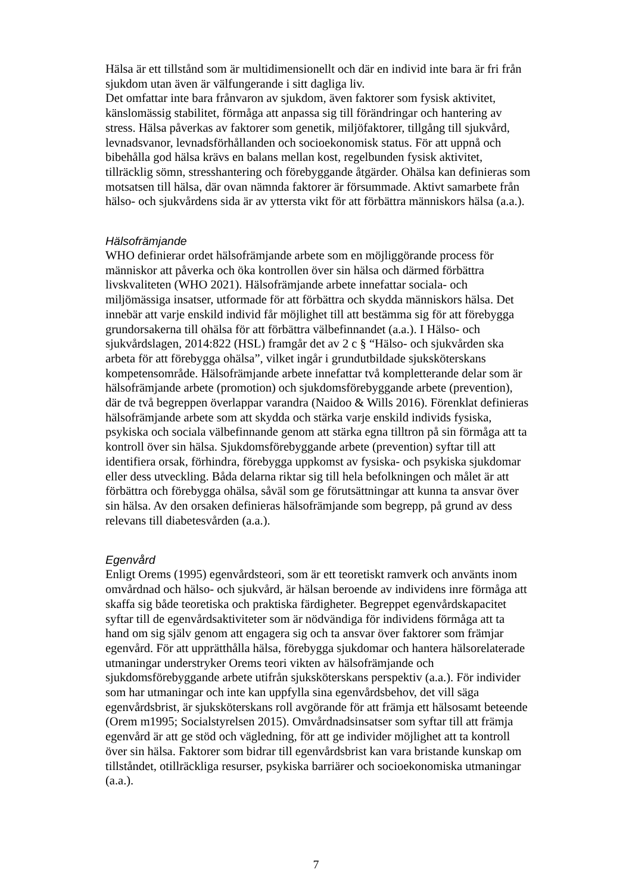Hälsa är ett tillstånd som är multidimensionellt och där en individ inte bara är fri från sjukdom utan även är välfungerande i sitt dagliga liv.
Det omfattar inte bara frånvaron av sjukdom, även faktorer som fysisk aktivitet, känslomässig stabilitet, förmåga att anpassa sig till förändringar och hantering av stress. Hälsa påverkas av faktorer som genetik, miljöfaktorer, tillgång till sjukvård, levnadsvanor, levnadsförhållanden och socioekonomisk status. För att uppnå och bibehålla god hälsa krävs en balans mellan kost, regelbunden fysisk aktivitet, tillräcklig sömn, stresshantering och förebyggande åtgärder. Ohälsa kan definieras som motsatsen till hälsa, där ovan nämnda faktorer är försummade. Aktivt samarbete från hälso- och sjukvårdens sida är av yttersta vikt för att förbättra människors hälsa (a.a.).
Hälsofrämjande
WHO definierar ordet hälsofrämjande arbete som en möjliggörande process för människor att påverka och öka kontrollen över sin hälsa och därmed förbättra livskvaliteten (WHO 2021). Hälsofrämjande arbete innefattar sociala- och miljömässiga insatser, utformade för att förbättra och skydda människors hälsa. Det innebär att varje enskild individ får möjlighet till att bestämma sig för att förebygga grundorsakerna till ohälsa för att förbättra välbefinnandet (a.a.). I Hälso- och sjukvårdslagen, 2014:822 (HSL) framgår det av 2 c § “Hälso- och sjukvården ska arbeta för att förebygga ohälsa”, vilket ingår i grundutbildade sjuksköterskans kompetensområde. Hälsofrämjande arbete innefattar två kompletterande delar som är hälsofrämjande arbete (promotion) och sjukdomsförebyggande arbete (prevention), där de två begreppen överlappar varandra (Naidoo & Wills 2016). Förenklat definieras hälsofrämjande arbete som att skydda och stärka varje enskild individs fysiska, psykiska och sociala välbefinnande genom att stärka egna tilltron på sin förmåga att ta kontroll över sin hälsa. Sjukdomsförebyggande arbete (prevention) syftar till att identifiera orsak, förhindra, förebygga uppkomst av fysiska- och psykiska sjukdomar eller dess utveckling. Båda delarna riktar sig till hela befolkningen och målet är att förbättra och förebygga ohälsa, såväl som ge förutsättningar att kunna ta ansvar över sin hälsa. Av den orsaken definieras hälsofrämjande som begrepp, på grund av dess relevans till diabetesvården (a.a.).
Egenvård
Enligt Orems (1995) egenvårdsteori, som är ett teoretiskt ramverk och använts inom omvårdnad och hälso- och sjukvård, är hälsan beroende av individens inre förmåga att skaffa sig både teoretiska och praktiska färdigheter. Begreppet egenvårdskapacitet syftar till de egenvårdsaktiviteter som är nödvändiga för individens förmåga att ta hand om sig själv genom att engagera sig och ta ansvar över faktorer som främjar egenvård. För att upprätthålla hälsa, förebygga sjukdomar och hantera hälsorelaterade utmaningar understryker Orems teori vikten av hälsofrämjande och sjukdomsförebyggande arbete utifrån sjuksköterskans perspektiv (a.a.). För individer som har utmaningar och inte kan uppfylla sina egenvårdsbehov, det vill säga egenvårdsbrist, är sjuksköterskans roll avgörande för att främja ett hälsosamt beteende (Orem m1995; Socialstyrelsen 2015). Omvårdnadsinsatser som syftar till att främja egenvård är att ge stöd och vägledning, för att ge individer möjlighet att ta kontroll över sin hälsa. Faktorer som bidrar till egenvårdsbrist kan vara bristande kunskap om tillståndet, otillräckliga resurser, psykiska barriärer och socioekonomiska utmaningar (a.a.).
7